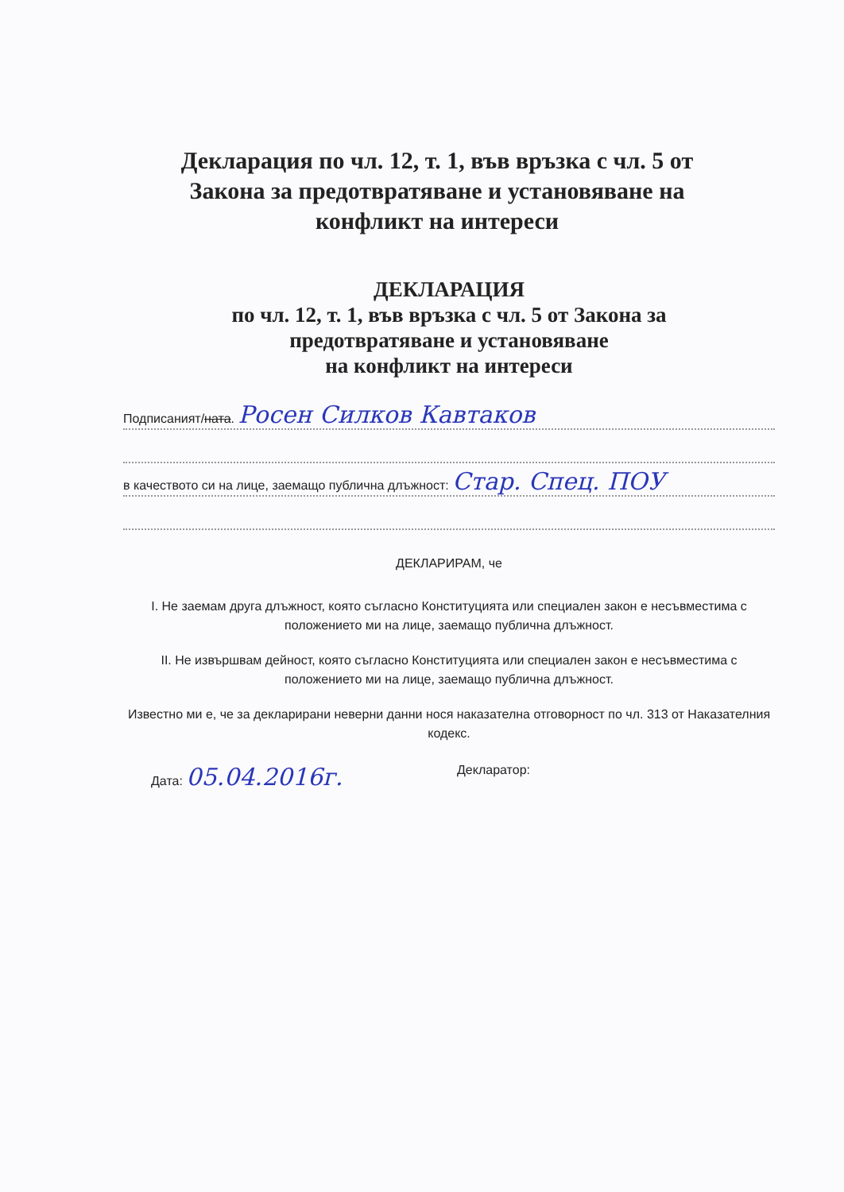Декларация по чл. 12, т. 1, във връзка с чл. 5 от Закона за предотвратяване и установяване на конфликт на интереси
ДЕКЛАРАЦИЯ
по чл. 12, т. 1, във връзка с чл. 5 от Закона за предотвратяване и установяване
на конфликт на интереси
Подписаният/ната. Росен Силков Кавтаков
в качеството си на лице, заемащо публична длъжност: Стар. Спец. ПОУ
ДЕКЛАРИРАМ, че
I. Не заемам друга длъжност, която съгласно Конституцията или специален закон е несъвместима с положението ми на лице, заемащо публична длъжност.
II. Не извършвам дейност, която съгласно Конституцията или специален закон е несъвместима с положението ми на лице, заемащо публична длъжност.
Известно ми е, че за декларирани неверни данни нося наказателна отговорност по чл. 313 от Наказателния кодекс.
Дата: 05.04.2016г. Декларатор: